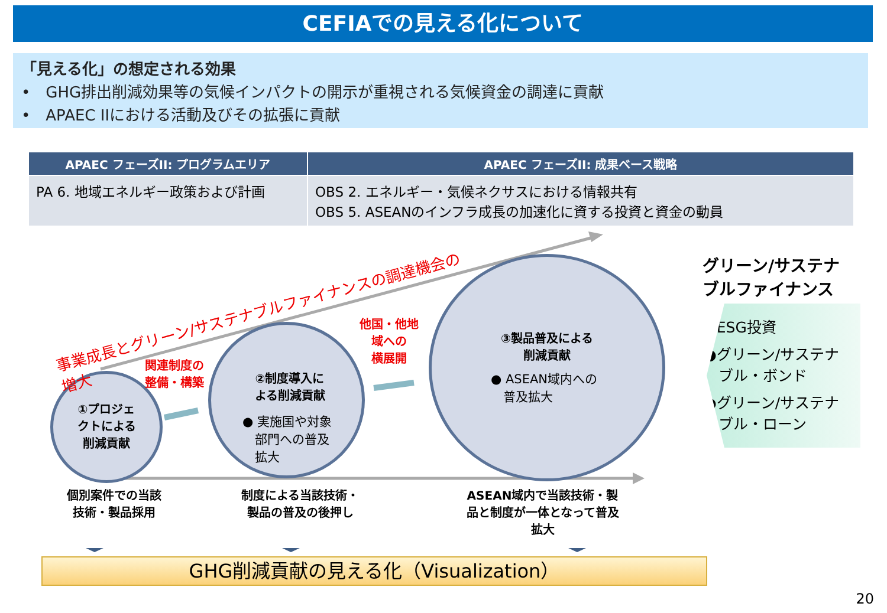CEFIAでの見える化について
「見える化」の想定される効果
•　GHG排出削減効果等の気候インパクトの開示が重視される気候資金の調達に貢献
•　APAEC IIにおける活動及びその拡張に貢献
| APAEC フェーズII: プログラムエリア | APAEC フェーズII: 成果ベース戦略 |
| --- | --- |
| PA 6. 地域エネルギー政策および計画 | OBS 2. エネルギー・気候ネクサスにおける情報共有 OBS 5. ASEANのインフラ成長の加速化に資する投資と資金の動員 |
事業成長とグリーン/サステナブルファイナンスの調達機会の増大
①プロジェ
クトによる
削減貢献
関連制度の
整備・構築
②制度導入に
よる削減貢献
● 実施国や対象
　部門への普及
　拡大
他国・他地
域への
横展開
③製品普及による
削減貢献
● ASEAN域内への
　普及拡大
個別案件での当該
技術・製品採用
制度による当該技術・
製品の普及の後押し
ASEAN域内で当該技術・製
品と制度が一体となって普及
拡大
グリーン/サステナ
ブルファイナンス
●ESG投資
●グリーン/サステナ
　ブル・ボンド
●グリーン/サステナ
　ブル・ローン
GHG削減貢献の見える化（Visualization）
20